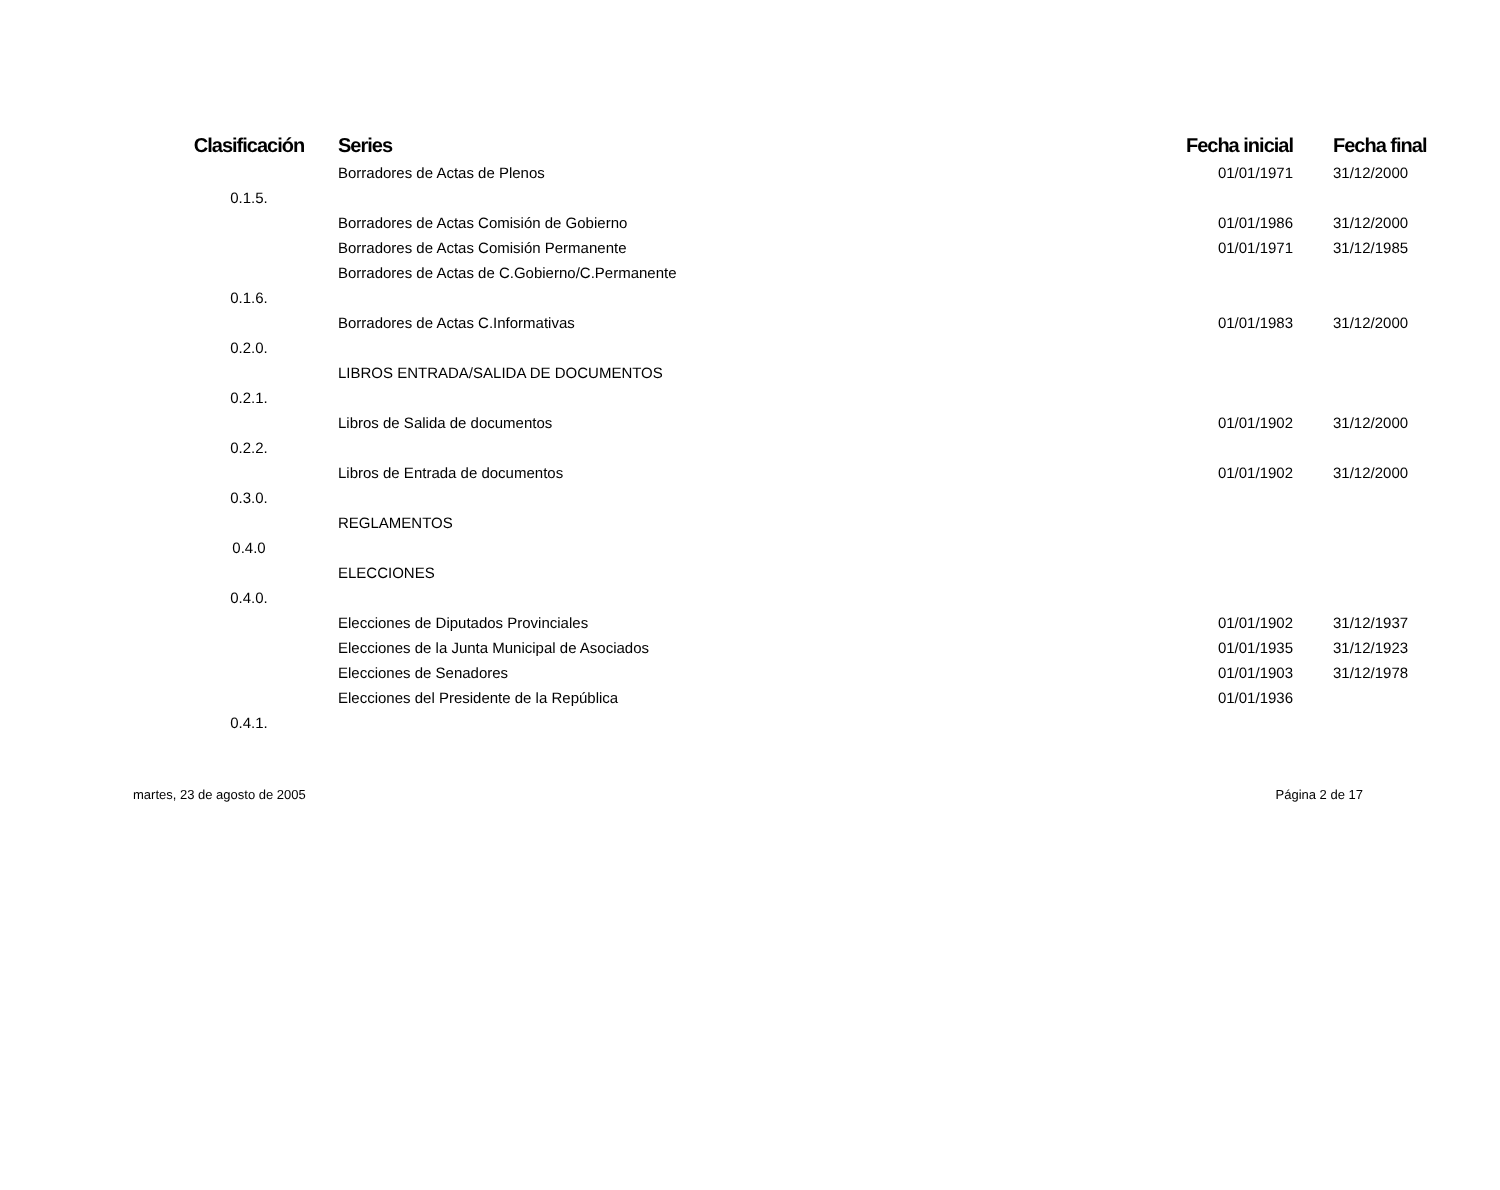| Clasificación | Series | Fecha inicial | Fecha final |
| --- | --- | --- | --- |
| | Borradores de Actas de Plenos | 01/01/1971 | 31/12/2000 |
| 0.1.5. | | | |
| | Borradores de Actas Comisión de Gobierno | 01/01/1986 | 31/12/2000 |
| | Borradores de Actas Comisión Permanente | 01/01/1971 | 31/12/1985 |
| | Borradores de Actas de C.Gobierno/C.Permanente | | |
| 0.1.6. | | | |
| | Borradores de Actas C.Informativas | 01/01/1983 | 31/12/2000 |
| 0.2.0. | | | |
| | LIBROS ENTRADA/SALIDA DE DOCUMENTOS | | |
| 0.2.1. | | | |
| | Libros de Salida de documentos | 01/01/1902 | 31/12/2000 |
| 0.2.2. | | | |
| | Libros de Entrada de documentos | 01/01/1902 | 31/12/2000 |
| 0.3.0. | | | |
| | REGLAMENTOS | | |
| 0.4.0 | | | |
| | ELECCIONES | | |
| 0.4.0. | | | |
| | Elecciones de Diputados Provinciales | 01/01/1902 | 31/12/1937 |
| | Elecciones de la Junta Municipal de Asociados | 01/01/1935 | 31/12/1923 |
| | Elecciones de Senadores | 01/01/1903 | 31/12/1978 |
| | Elecciones del Presidente de la República | 01/01/1936 | |
| 0.4.1. | | | |
martes, 23 de agosto de 2005 Página 2 de 17